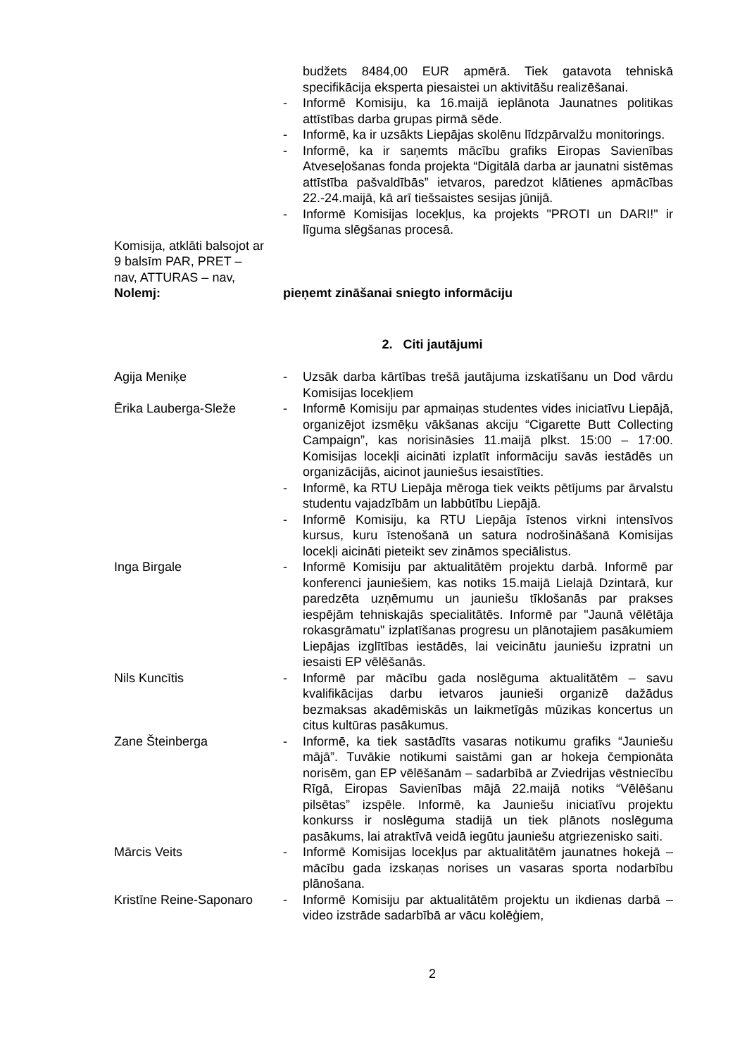budžets 8484,00 EUR apmērā. Tiek gatavota tehniskā specifikācija eksperta piesaistei un aktivitāšu realizēšanai.
- Informē Komisiju, ka 16.maijā ieplānota Jaunatnes politikas attīstības darba grupas pirmā sēde.
- Informē, ka ir uzsākts Liepājas skolēnu līdzpārvalžu monitorings.
- Informē, ka ir saņemts mācību grafiks Eiropas Savienības Atveseļošanas fonda projekta “Digitālā darba ar jaunatni sistēmas attīstība pašvaldībās” ietvaros, paredzot klātienes apmācības 22.-24.maijā, kā arī tiešsaistes sesijas jūnijā.
- Informē Komisijas locekļus, ka projekts "PROTI un DARI!" ir līguma slēgšanas procesā.
Komisija, atklāti balsojot ar 9 balsīm PAR, PRET – nav, ATTURAS – nav,
Nolemj: pieņemt zināšanai sniegto informāciju
2. Citi jautājumi
Agija Meniķe - Uzsāk darba kārtības trešā jautājuma izskatīšanu un Dod vārdu Komisijas locekļiem
Ērika Lauberga-Sleže - Informē Komisiju par apmaiņas studentes vides iniciatīvu Liepājā, organizējot izsmēķu vākšanas akciju “Cigarette Butt Collecting Campaign”, kas norisināsies 11.maijā plkst. 15:00 – 17:00. Komisijas locekļi aicināti izplatīt informāciju savās iestādēs un organizācijās, aicinot jauniešus iesaistīties.
- Informē, ka RTU Liepāja mēroga tiek veikts pētījums par ārvalstu studentu vajadzībām un labbūtību Liepājā.
- Informē Komisiju, ka RTU Liepāja īstenos virkni intensīvos kursus, kuru īstenošanā un satura nodrošināšanā Komisijas locekļi aicināti pieteikt sev zināmos speciālistus.
Inga Birgale - Informē Komisiju par aktualitātēm projektu darbā. Informē par konferenci jauniešiem, kas notiks 15.maijā Lielajā Dzintarā, kur paredzēta uzņēmumu un jauniešu tīklošanās par prakses iespējām tehniskajās specialitātēs. Informē par "Jaunā vēlētāja rokasgrāmatu" izplatīšanas progresu un plānotajiem pasākumiem Liepājas izglītības iestādēs, lai veicinātu jauniešu izpratni un iesaisti EP vēlēšanās.
Nils Kuncītis - Informē par mācību gada noslēguma aktualitātēm – savu kvalifikācijas darbu ietvaros jaunieši organizē dažādus bezmaksas akadēmiskās un laikmetīgās mūzikas koncertus un citus kultūras pasākumus.
Zane Šteinberga - Informē, ka tiek sastādīts vasaras notikumu grafiks “Jauniešu mājā”. Tuvākie notikumi saistāmi gan ar hokeja čempionāta norisēm, gan EP vēlēšanām – sadarbībā ar Zviedrijas vēstniecību Rīgā, Eiropas Savienības mājā 22.maijā notiks “Vēlēšanu pilsētas” izspēle. Informē, ka Jauniešu iniciatīvu projektu konkurss ir noslēguma stadijā un tiek plānots noslēguma pasākums, lai atraktīvā veidā iegūtu jauniešu atgriezenisko saiti.
Mārcis Veits - Informē Komisijas locekļus par aktualitātēm jaunatnes hokejā – mācību gada izskaņas norises un vasaras sporta nodarbību plānošana.
Kristīne Reine-Saponaro
- Informē Komisiju par aktualitātēm projektu un ikdienas darbā – video izstrāde sadarbībā ar vācu kolēģiem,
2